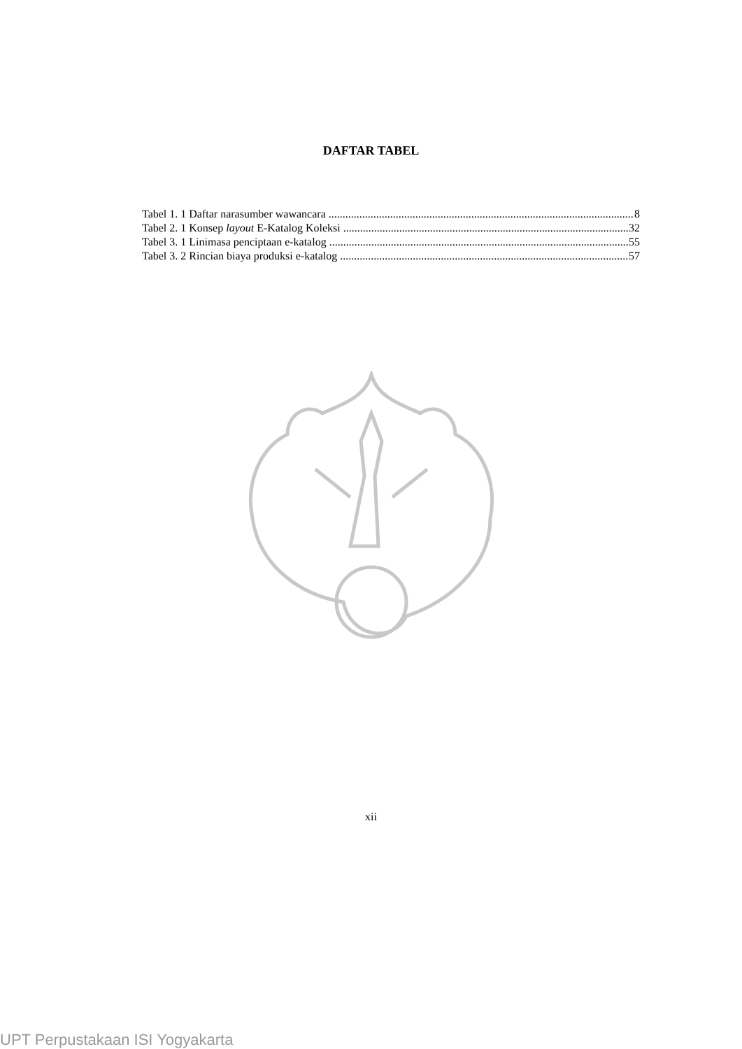DAFTAR TABEL
Tabel 1. 1 Daftar narasumber wawancara 8
Tabel 2. 1 Konsep layout E-Katalog Koleksi 32
Tabel 3. 1 Linimasa penciptaan e-katalog 55
Tabel 3. 2 Rincian biaya produksi e-katalog 57
xii
UPT Perpustakaan ISI Yogyakarta